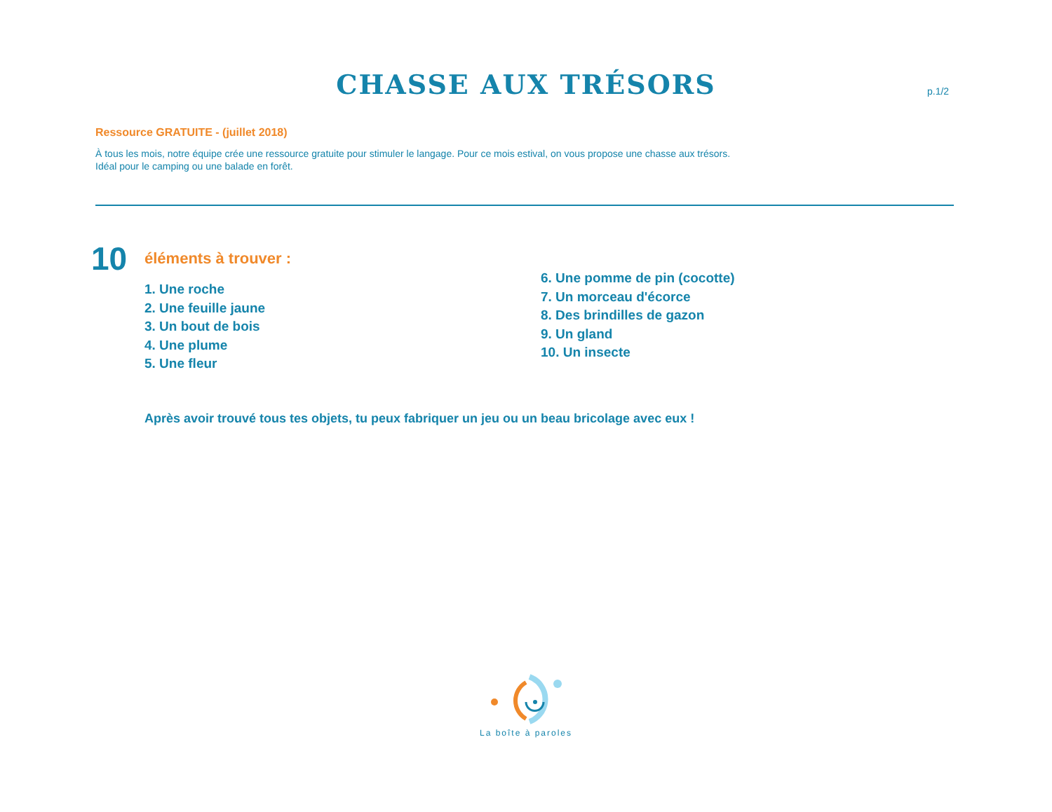CHASSE AUX TRÉSORS p.1/2
Ressource GRATUITE - (juillet 2018)
À tous les mois, notre équipe crée une ressource gratuite pour stimuler le langage. Pour ce mois estival, on vous propose une chasse aux trésors.
Idéal pour le camping ou une balade en forêt.
10
éléments à trouver :
1. Une roche
2. Une feuille jaune
3. Un bout de bois
4. Une plume
5. Une fleur
6. Une pomme de pin (cocotte)
7. Un morceau d'écorce
8. Des brindilles de gazon
9. Un gland
10. Un insecte
Après avoir trouvé tous tes objets, tu peux fabriquer un jeu ou un beau bricolage avec eux !
La boîte à paroles